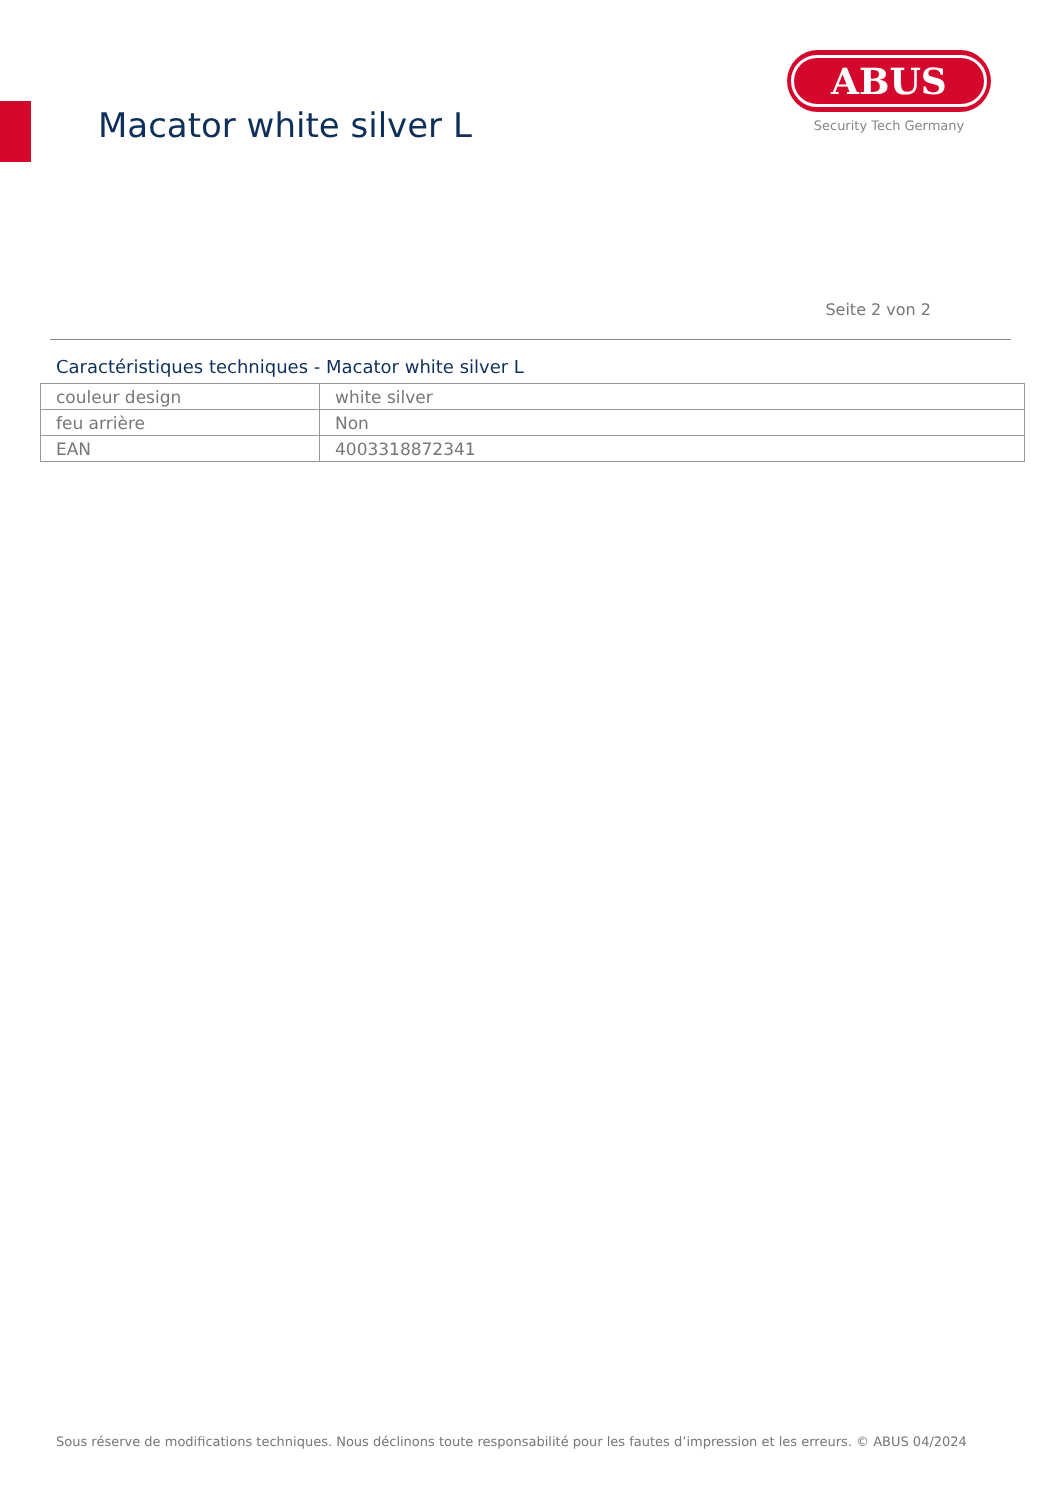Macator white silver L
ABUS
Security Tech Germany
Seite 2 von 2
Caractéristiques techniques - Macator white silver L
| couleur design | white silver |
| feu arrière | Non |
| EAN | 4003318872341 |
Sous réserve de modifications techniques. Nous déclinons toute responsabilité pour les fautes d’impression et les erreurs. © ABUS 04/2024